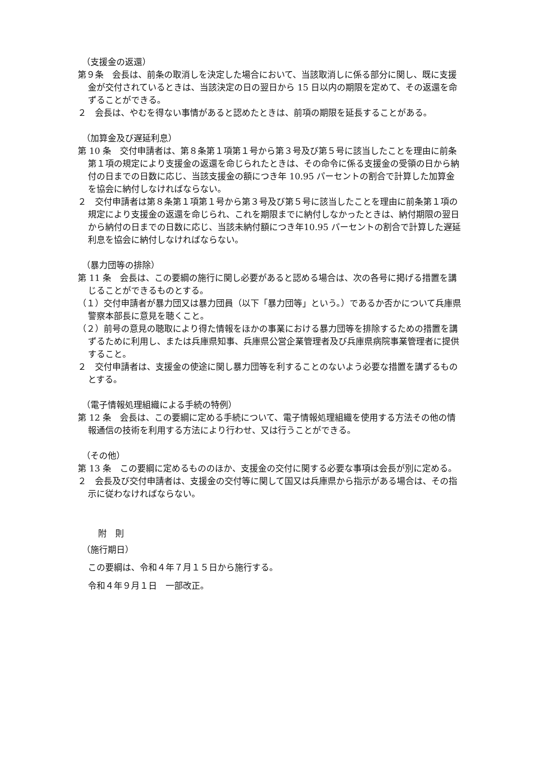（支援金の返還）
第９条　会長は、前条の取消しを決定した場合において、当該取消しに係る部分に関し、既に支援金が交付されているときは、当該決定の日の翌日から 15 日以内の期限を定めて、その返還を命ずることができる。
２　会長は、やむを得ない事情があると認めたときは、前項の期限を延長することがある。
（加算金及び遅延利息）
第 10 条　交付申請者は、第８条第１項第１号から第３号及び第５号に該当したことを理由に前条第１項の規定により支援金の返還を命じられたときは、その命令に係る支援金の受領の日から納付の日までの日数に応じ、当該支援金の額につき年 10.95 パーセントの割合で計算した加算金を協会に納付しなければならない。
２　交付申請者は第８条第１項第１号から第３号及び第５号に該当したことを理由に前条第１項の規定により支援金の返還を命じられ、これを期限までに納付しなかったときは、納付期限の翌日から納付の日までの日数に応じ、当該未納付額につき年10.95 パーセントの割合で計算した遅延利息を協会に納付しなければならない。
（暴力団等の排除）
第 11 条　会長は、この要綱の施行に関し必要があると認める場合は、次の各号に掲げる措置を講じることができるものとする。
（１）交付申請者が暴力団又は暴力団員（以下「暴力団等」という。）であるか否かについて兵庫県警察本部長に意見を聴くこと。
（２）前号の意見の聴取により得た情報をほかの事業における暴力団等を排除するための措置を講ずるために利用し、または兵庫県知事、兵庫県公営企業管理者及び兵庫県病院事業管理者に提供すること。
２　交付申請者は、支援金の使途に関し暴力団等を利することのないよう必要な措置を講ずるものとする。
（電子情報処理組織による手続の特例）
第 12 条　会長は、この要綱に定める手続について、電子情報処理組織を使用する方法その他の情報通信の技術を利用する方法により行わせ、又は行うことができる。
（その他）
第 13 条　この要綱に定めるもののほか、支援金の交付に関する必要な事項は会長が別に定める。
２　会長及び交付申請者は、支援金の交付等に関して国又は兵庫県から指示がある場合は、その指示に従わなければならない。
附　則
（施行期日）
この要綱は、令和４年７月１５日から施行する。
令和４年９月１日　一部改正。